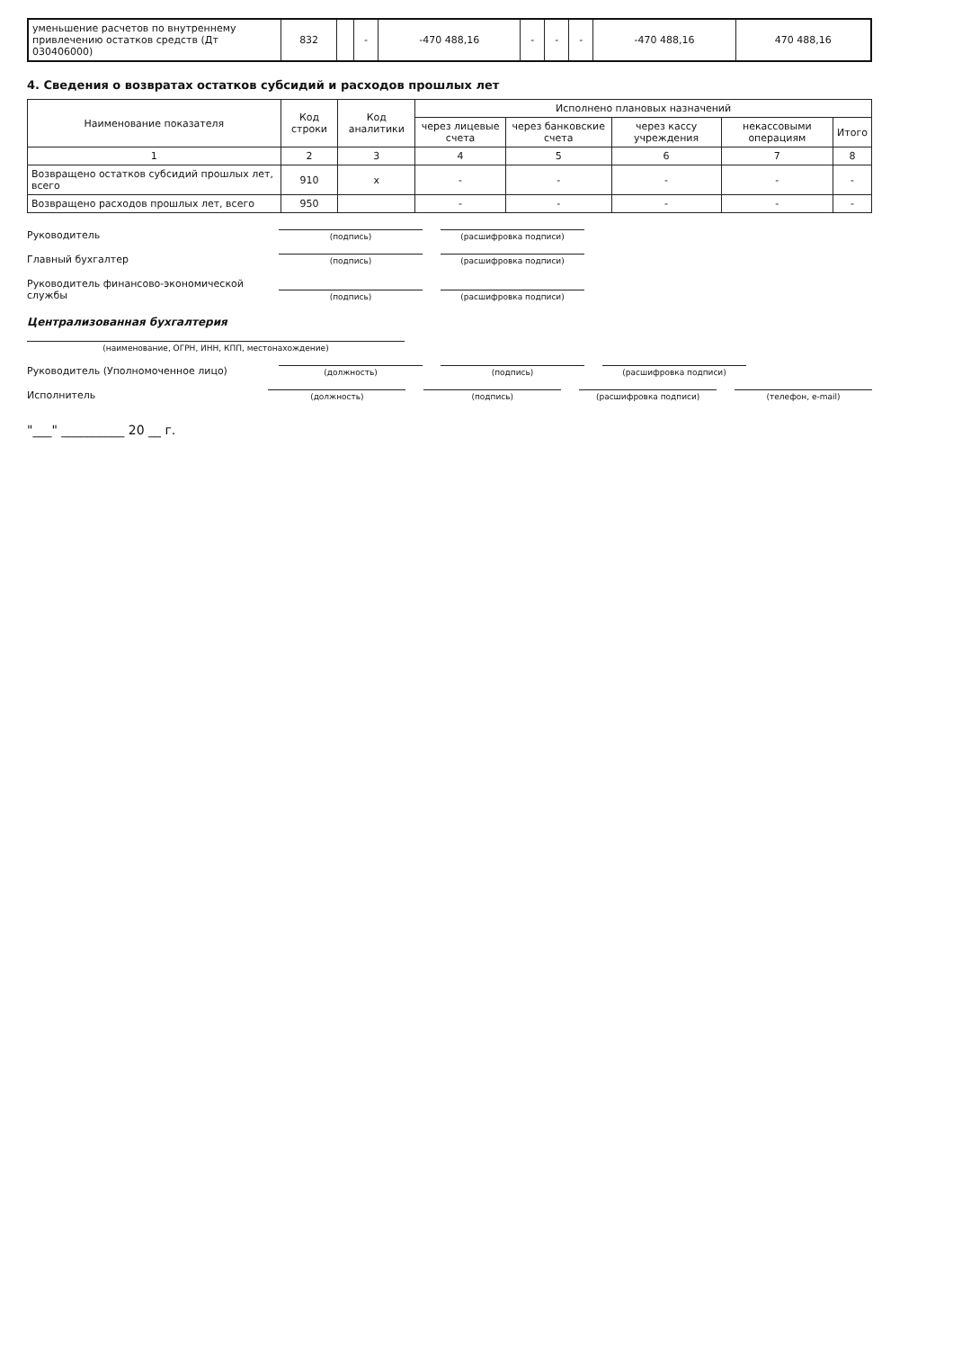| уменьшение расчетов по внутреннему привлечению остатков средств (Дт 030406000) | 832 | | - | -470 488,16 | - | - | - | -470 488,16 | 470 488,16 |
4. Сведения о возвратах остатков субсидий и расходов прошлых лет
| Наименование показателя | Код строки | Код аналитики | Исполнено плановых назначений | | | | |
| --- | --- | --- | --- | --- | --- | --- | --- |
| | | | через лицевые счета | через банковские счета | через кассу учреждения | некассовыми операциям | Итого |
| 1 | 2 | 3 | 4 | 5 | 6 | 7 | 8 |
| Возвращено остатков субсидий прошлых лет, всего | 910 | x | - | - | - | - | - |
| Возвращено расходов прошлых лет, всего | 950 | | - | - | - | - | - |
Руководитель
(подпись)
(расшифровка подписи)
Главный бухгалтер
(подпись)
(расшифровка подписи)
Руководитель финансово-экономической службы
(подпись)
(расшифровка подписи)
Централизованная бухгалтерия
(наименование, ОГРН, ИНН, КПП, местонахождение)
Руководитель (Уполномоченное лицо)
(должность)
(подпись)
(расшифровка подписи)
Исполнитель
(должность)
(подпись)
(расшифровка подписи)
(телефон, e-mail)
"___" __________ 20 __ г.